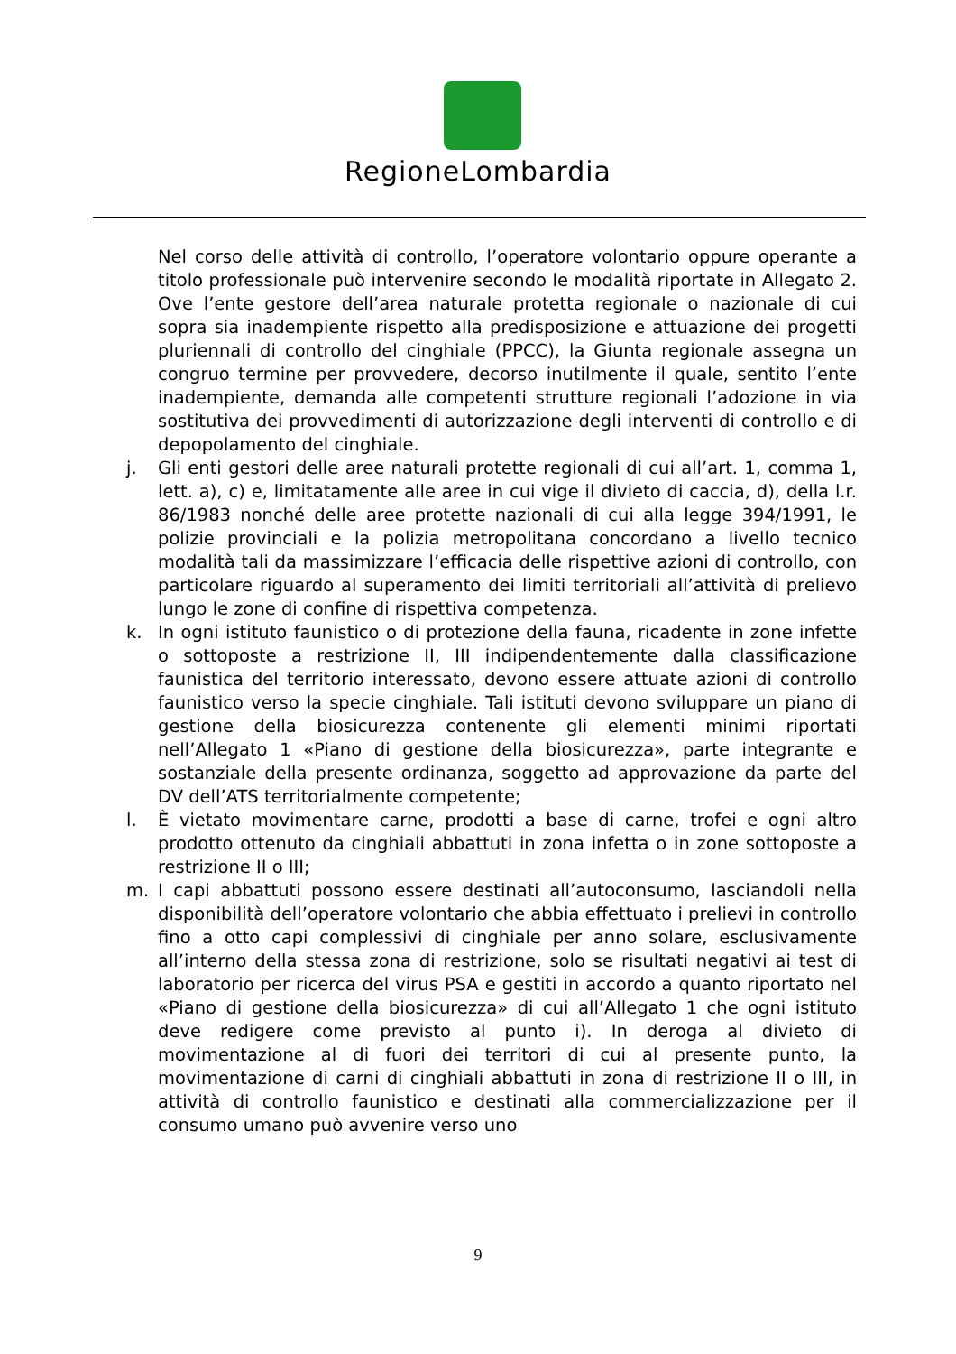RegioneLombardia
Nel corso delle attività di controllo, l’operatore volontario oppure operante a titolo professionale può intervenire secondo le modalità riportate in Allegato 2. Ove l’ente gestore dell’area naturale protetta regionale o nazionale di cui sopra sia inadempiente rispetto alla predisposizione e attuazione dei progetti pluriennali di controllo del cinghiale (PPCC), la Giunta regionale assegna un congruo termine per provvedere, decorso inutilmente il quale, sentito l’ente inadempiente, demanda alle competenti strutture regionali l’adozione in via sostitutiva dei provvedimenti di autorizzazione degli interventi di controllo e di depopolamento del cinghiale.
j. Gli enti gestori delle aree naturali protette regionali di cui all’art. 1, comma 1, lett. a), c) e, limitatamente alle aree in cui vige il divieto di caccia, d), della l.r. 86/1983 nonché delle aree protette nazionali di cui alla legge 394/1991, le polizie provinciali e la polizia metropolitana concordano a livello tecnico modalità tali da massimizzare l’efficacia delle rispettive azioni di controllo, con particolare riguardo al superamento dei limiti territoriali all’attività di prelievo lungo le zone di confine di rispettiva competenza.
k. In ogni istituto faunistico o di protezione della fauna, ricadente in zone infette o sottoposte a restrizione II, III indipendentemente dalla classificazione faunistica del territorio interessato, devono essere attuate azioni di controllo faunistico verso la specie cinghiale. Tali istituti devono sviluppare un piano di gestione della biosicurezza contenente gli elementi minimi riportati nell’Allegato 1 «Piano di gestione della biosicurezza», parte integrante e sostanziale della presente ordinanza, soggetto ad approvazione da parte del DV dell’ATS territorialmente competente;
l. È vietato movimentare carne, prodotti a base di carne, trofei e ogni altro prodotto ottenuto da cinghiali abbattuti in zona infetta o in zone sottoposte a restrizione II o III;
m. I capi abbattuti possono essere destinati all’autoconsumo, lasciandoli nella disponibilità dell’operatore volontario che abbia effettuato i prelievi in controllo fino a otto capi complessivi di cinghiale per anno solare, esclusivamente all’interno della stessa zona di restrizione, solo se risultati negativi ai test di laboratorio per ricerca del virus PSA e gestiti in accordo a quanto riportato nel «Piano di gestione della biosicurezza» di cui all’Allegato 1 che ogni istituto deve redigere come previsto al punto i). In deroga al divieto di movimentazione al di fuori dei territori di cui al presente punto, la movimentazione di carni di cinghiali abbattuti in zona di restrizione II o III, in attività di controllo faunistico e destinati alla commercializzazione per il consumo umano può avvenire verso uno
9